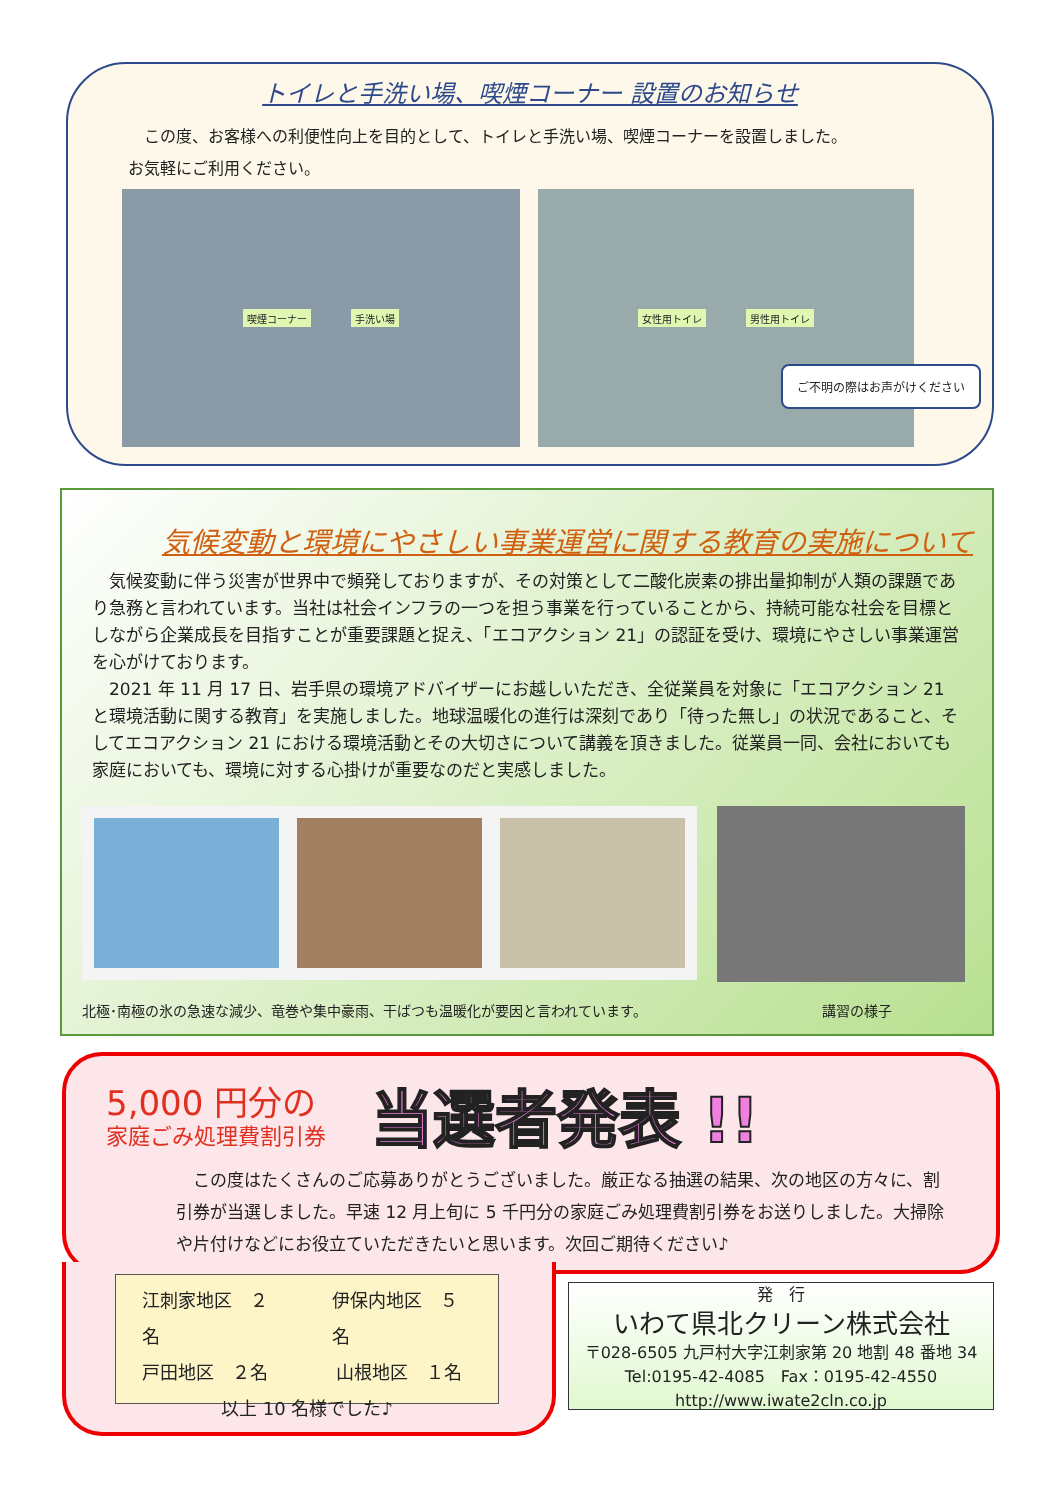トイレと手洗い場、喫煙コーナー 設置のお知らせ
　この度、お客様への利便性向上を目的として、トイレと手洗い場、喫煙コーナーを設置しました。
お気軽にご利用ください。
喫煙コーナー 手洗い場 女性用トイレ 男性用トイレ
ご不明の際はお声がけください
気候変動と環境にやさしい事業運営に関する教育の実施について
　気候変動に伴う災害が世界中で頻発しておりますが、その対策として二酸化炭素の排出量抑制が人類の課題であり急務と言われています。当社は社会インフラの一つを担う事業を行っていることから、持続可能な社会を目標としながら企業成長を目指すことが重要課題と捉え、「エコアクション 21」の認証を受け、環境にやさしい事業運営を心がけております。
　2021 年 11 月 17 日、岩手県の環境アドバイザーにお越しいただき、全従業員を対象に「エコアクション 21 と環境活動に関する教育」を実施しました。地球温暖化の進行は深刻であり「待った無し」の状況であること、そしてエコアクション 21 における環境活動とその大切さについて講義を頂きました。従業員一同、会社においても家庭においても、環境に対する心掛けが重要なのだと実感しました。
北極･南極の氷の急速な減少、竜巻や集中豪雨、干ばつも温暖化が要因と言われています。 講習の様子
5,000 円分の
家庭ごみ処理費割引券 当選者発表 !!
　この度はたくさんのご応募ありがとうございました。厳正なる抽選の結果、次の地区の方々に、割引券が当選しました。早速 12 月上旬に 5 千円分の家庭ごみ処理費割引券をお送りしました。大掃除や片付けなどにお役立ていただきたいと思います。次回ご期待ください♪
江刺家地区　２名 伊保内地区　５名
戸田地区　２名　山根地区　１名
以上 10 名様でした♪
発　行
いわて県北クリーン株式会社
〒028-6505 九戸村大字江刺家第 20 地割 48 番地 34
Tel:0195-42-4085　Fax：0195-42-4550
http://www.iwate2cln.co.jp